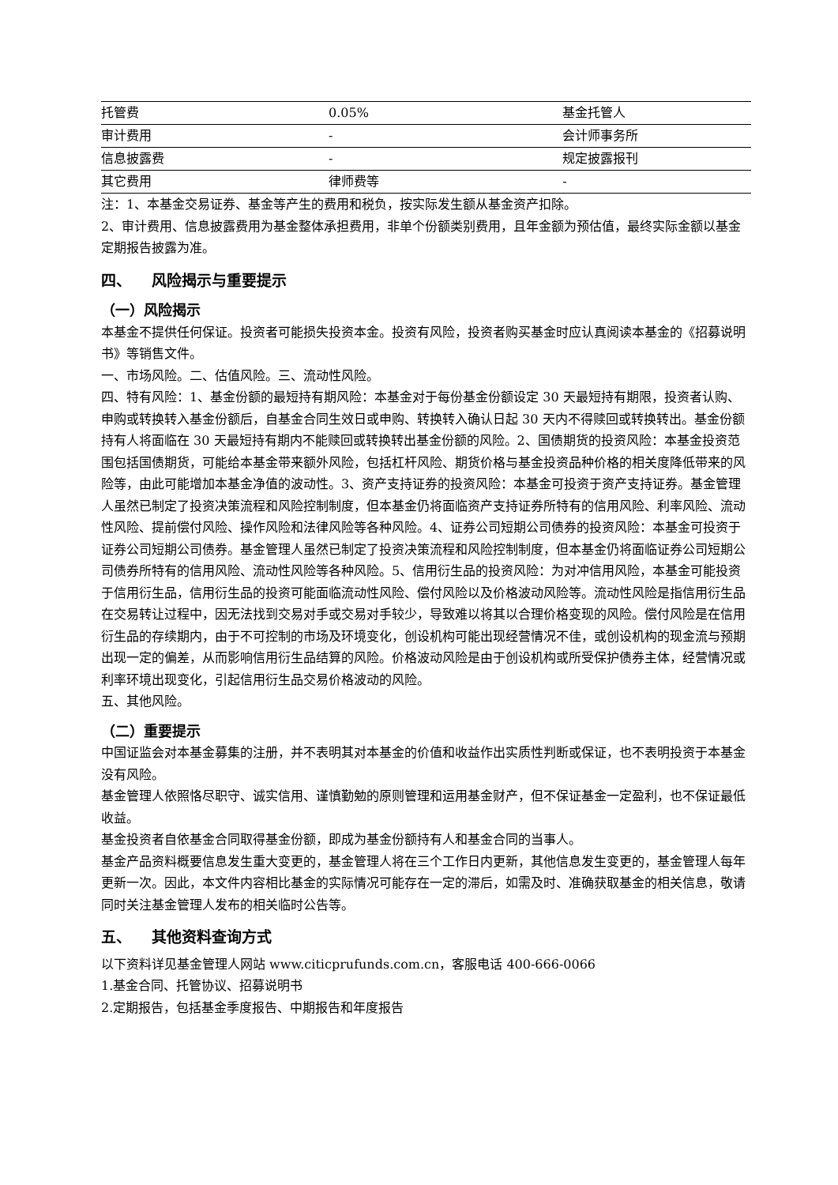| 托管费 | 0.05% | 基金托管人 |
| 审计费用 | - | 会计师事务所 |
| 信息披露费 | - | 规定披露报刊 |
| 其它费用 | 律师费等 | - |
注：1、本基金交易证券、基金等产生的费用和税负，按实际发生额从基金资产扣除。
2、审计费用、信息披露费用为基金整体承担费用，非单个份额类别费用，且年金额为预估值，最终实际金额以基金定期报告披露为准。
四、 风险揭示与重要提示
（一）风险揭示
本基金不提供任何保证。投资者可能损失投资本金。投资有风险，投资者购买基金时应认真阅读本基金的《招募说明书》等销售文件。
一、市场风险。二、估值风险。三、流动性风险。
四、特有风险：1、基金份额的最短持有期风险：本基金对于每份基金份额设定 30 天最短持有期限，投资者认购、申购或转换转入基金份额后，自基金合同生效日或申购、转换转入确认日起 30 天内不得赎回或转换转出。基金份额持有人将面临在 30 天最短持有期内不能赎回或转换转出基金份额的风险。2、国债期货的投资风险：本基金投资范围包括国债期货，可能给本基金带来额外风险，包括杠杆风险、期货价格与基金投资品种价格的相关度降低带来的风险等，由此可能增加本基金净值的波动性。3、资产支持证券的投资风险：本基金可投资于资产支持证券。基金管理人虽然已制定了投资决策流程和风险控制制度，但本基金仍将面临资产支持证券所特有的信用风险、利率风险、流动性风险、提前偿付风险、操作风险和法律风险等各种风险。4、证券公司短期公司债券的投资风险：本基金可投资于证券公司短期公司债券。基金管理人虽然已制定了投资决策流程和风险控制制度，但本基金仍将面临证券公司短期公司债券所特有的信用风险、流动性风险等各种风险。5、信用衍生品的投资风险：为对冲信用风险，本基金可能投资于信用衍生品，信用衍生品的投资可能面临流动性风险、偿付风险以及价格波动风险等。流动性风险是指信用衍生品在交易转让过程中，因无法找到交易对手或交易对手较少，导致难以将其以合理价格变现的风险。偿付风险是在信用衍生品的存续期内，由于不可控制的市场及环境变化，创设机构可能出现经营情况不佳，或创设机构的现金流与预期出现一定的偏差，从而影响信用衍生品结算的风险。价格波动风险是由于创设机构或所受保护债券主体，经营情况或利率环境出现变化，引起信用衍生品交易价格波动的风险。
五、其他风险。
（二）重要提示
中国证监会对本基金募集的注册，并不表明其对本基金的价值和收益作出实质性判断或保证，也不表明投资于本基金没有风险。
基金管理人依照恪尽职守、诚实信用、谨慎勤勉的原则管理和运用基金财产，但不保证基金一定盈利，也不保证最低收益。
基金投资者自依基金合同取得基金份额，即成为基金份额持有人和基金合同的当事人。
基金产品资料概要信息发生重大变更的，基金管理人将在三个工作日内更新，其他信息发生变更的，基金管理人每年更新一次。因此，本文件内容相比基金的实际情况可能存在一定的滞后，如需及时、准确获取基金的相关信息，敬请同时关注基金管理人发布的相关临时公告等。
五、 其他资料查询方式
以下资料详见基金管理人网站 www.citicprufunds.com.cn，客服电话 400-666-0066
1.基金合同、托管协议、招募说明书
2.定期报告，包括基金季度报告、中期报告和年度报告